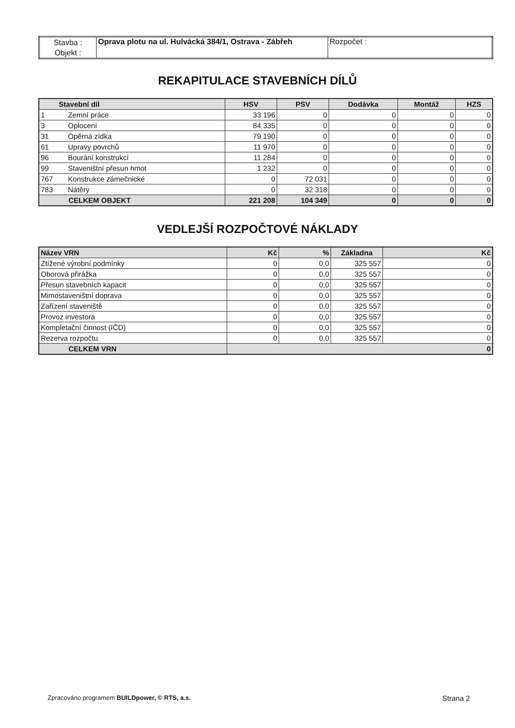| Stavba : | Oprava plotu na ul. Hulvácká 384/1, Ostrava - Zábřeh | Rozpočet : |
| Objekt : | | |
REKAPITULACE STAVEBNÍCH DÍLŮ
| Stavební díl | | HSV | PSV | Dodávka | Montáž | HZS |
| --- | --- | --- | --- | --- | --- | --- |
| 1 | Zemní práce | 33 196 | 0 | 0 | 0 | 0 |
| 3 | Oplocení | 84 335 | 0 | 0 | 0 | 0 |
| 31 | Opěrná zídka | 79 190 | 0 | 0 | 0 | 0 |
| 61 | Upravy povrchů | 11 970 | 0 | 0 | 0 | 0 |
| 96 | Bourání konstrukcí | 11 284 | 0 | 0 | 0 | 0 |
| 99 | Staveništní přesun hmot | 1 232 | 0 | 0 | 0 | 0 |
| 767 | Konstrukce zámečnické | 0 | 72 031 | 0 | 0 | 0 |
| 783 | Nátěry | 0 | 32 318 | 0 | 0 | 0 |
| CELKEM OBJEKT | | 221 208 | 104 349 | 0 | 0 | 0 |
VEDLEJŠÍ ROZPOČTOVÉ NÁKLADY
| Název VRN | Kč | % | Základna | Kč |
| --- | --- | --- | --- | --- |
| Ztížené výrobní podmínky | 0 | 0,0 | 325 557 | 0 |
| Oborová přirážka | 0 | 0,0 | 325 557 | 0 |
| Přesun stavebních kapacit | 0 | 0,0 | 325 557 | 0 |
| Mimostaveništní doprava | 0 | 0,0 | 325 557 | 0 |
| Zařízení staveniště | 0 | 0,0 | 325 557 | 0 |
| Provoz investora | 0 | 0,0 | 325 557 | 0 |
| Kompletační činnost (IČD) | 0 | 0,0 | 325 557 | 0 |
| Rezerva rozpočtu | 0 | 0,0 | 325 557 | 0 |
| CELKEM VRN | 0 | | | |
Zpracováno programem BUILDpower, © RTS, a.s. Strana 2